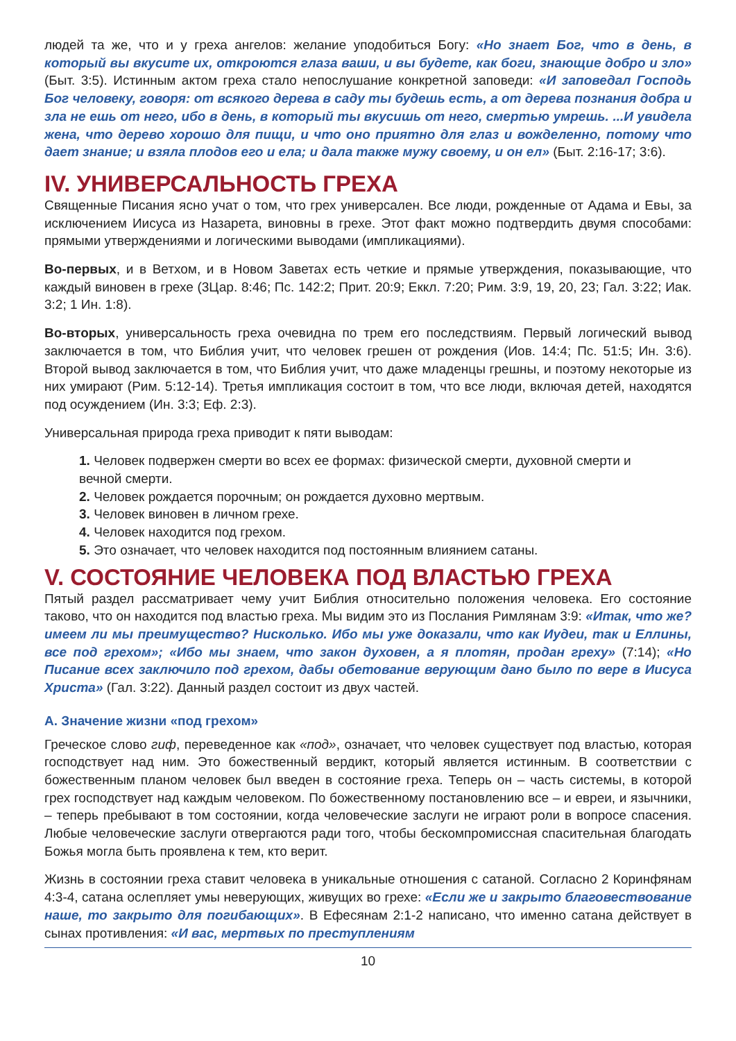людей та же, что и у греха ангелов: желание уподобиться Богу: «Но знает Бог, что в день, в который вы вкусите их, откроются глаза ваши, и вы будете, как боги, знающие добро и зло» (Быт. 3:5). Истинным актом греха стало непослушание конкретной заповеди: «И заповедал Господь Бог человеку, говоря: от всякого дерева в саду ты будешь есть, а от дерева познания добра и зла не ешь от него, ибо в день, в который ты вкусишь от него, смертью умрешь. ...И увидела жена, что дерево хорошо для пищи, и что оно приятно для глаз и вожделенно, потому что дает знание; и взяла плодов его и ела; и дала также мужу своему, и он ел» (Быт. 2:16-17; 3:6).
IV. УНИВЕРСАЛЬНОСТЬ ГРЕХА
Священные Писания ясно учат о том, что грех универсален. Все люди, рожденные от Адама и Евы, за исключением Иисуса из Назарета, виновны в грехе. Этот факт можно подтвердить двумя способами: прямыми утверждениями и логическими выводами (импликациями).
Во-первых, и в Ветхом, и в Новом Заветах есть четкие и прямые утверждения, показывающие, что каждый виновен в грехе (3Цар. 8:46; Пс. 142:2; Прит. 20:9; Еккл. 7:20; Рим. 3:9, 19, 20, 23; Гал. 3:22; Иак. 3:2; 1 Ин. 1:8).
Во-вторых, универсальность греха очевидна по трем его последствиям. Первый логический вывод заключается в том, что Библия учит, что человек грешен от рождения (Иов. 14:4; Пс. 51:5; Ин. 3:6). Второй вывод заключается в том, что Библия учит, что даже младенцы грешны, и поэтому некоторые из них умирают (Рим. 5:12-14). Третья импликация состоит в том, что все люди, включая детей, находятся под осуждением (Ин. 3:3; Еф. 2:3).
Универсальная природа греха приводит к пяти выводам:
1. Человек подвержен смерти во всех ее формах: физической смерти, духовной смерти и вечной смерти.
2. Человек рождается порочным; он рождается духовно мертвым.
3. Человек виновен в личном грехе.
4. Человек находится под грехом.
5. Это означает, что человек находится под постоянным влиянием сатаны.
V. СОСТОЯНИЕ ЧЕЛОВЕКА ПОД ВЛАСТЬЮ ГРЕХА
Пятый раздел рассматривает чему учит Библия относительно положения человека. Его состояние таково, что он находится под властью греха. Мы видим это из Послания Римлянам 3:9: «Итак, что же? имеем ли мы преимущество? Нисколько. Ибо мы уже доказали, что как Иудеи, так и Еллины, все под грехом»; «Ибо мы знаем, что закон духовен, а я плотян, продан греху» (7:14); «Но Писание всех заключило под грехом, дабы обетование верующим дано было по вере в Иисуса Христа» (Гал. 3:22). Данный раздел состоит из двух частей.
А. Значение жизни «под грехом»
Греческое слово гиф, переведенное как «под», означает, что человек существует под властью, которая господствует над ним. Это божественный вердикт, который является истинным. В соответствии с божественным планом человек был введен в состояние греха. Теперь он – часть системы, в которой грех господствует над каждым человеком. По божественному постановлению все – и евреи, и язычники, – теперь пребывают в том состоянии, когда человеческие заслуги не играют роли в вопросе спасения. Любые человеческие заслуги отвергаются ради того, чтобы бескомпромиссная спасительная благодать Божья могла быть проявлена к тем, кто верит.
Жизнь в состоянии греха ставит человека в уникальные отношения с сатаной. Согласно 2 Коринфянам 4:3-4, сатана ослепляет умы неверующих, живущих во грехе: «Если же и закрыто благовествование наше, то закрыто для погибающих». В Ефесянам 2:1-2 написано, что именно сатана действует в сынах противления: «И вас, мертвых по преступлениям
10